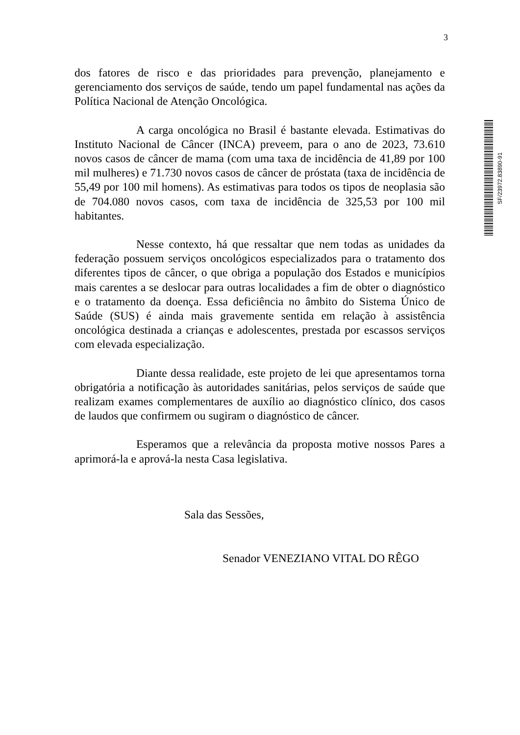3
SF/23972.83890-91
dos fatores de risco e das prioridades para prevenção, planejamento e gerenciamento dos serviços de saúde, tendo um papel fundamental nas ações da Política Nacional de Atenção Oncológica.
A carga oncológica no Brasil é bastante elevada. Estimativas do Instituto Nacional de Câncer (INCA) preveem, para o ano de 2023, 73.610 novos casos de câncer de mama (com uma taxa de incidência de 41,89 por 100 mil mulheres) e 71.730 novos casos de câncer de próstata (taxa de incidência de 55,49 por 100 mil homens). As estimativas para todos os tipos de neoplasia são de 704.080 novos casos, com taxa de incidência de 325,53 por 100 mil habitantes.
Nesse contexto, há que ressaltar que nem todas as unidades da federação possuem serviços oncológicos especializados para o tratamento dos diferentes tipos de câncer, o que obriga a população dos Estados e municípios mais carentes a se deslocar para outras localidades a fim de obter o diagnóstico e o tratamento da doença. Essa deficiência no âmbito do Sistema Único de Saúde (SUS) é ainda mais gravemente sentida em relação à assistência oncológica destinada a crianças e adolescentes, prestada por escassos serviços com elevada especialização.
Diante dessa realidade, este projeto de lei que apresentamos torna obrigatória a notificação às autoridades sanitárias, pelos serviços de saúde que realizam exames complementares de auxílio ao diagnóstico clínico, dos casos de laudos que confirmem ou sugiram o diagnóstico de câncer.
Esperamos que a relevância da proposta motive nossos Pares a aprimorá-la e aprová-la nesta Casa legislativa.
Sala das Sessões,
Senador VENEZIANO VITAL DO RÊGO